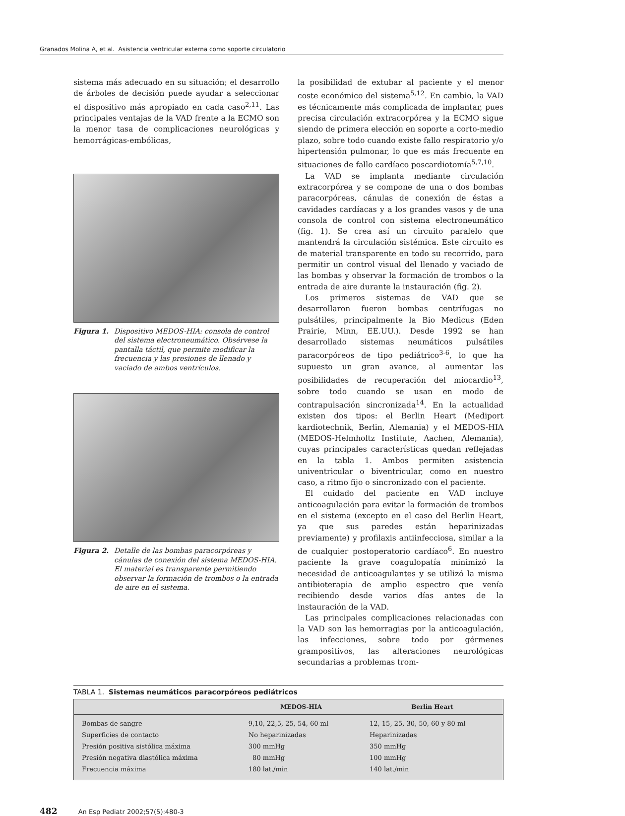Granados Molina A, et al. Asistencia ventricular externa como soporte circulatorio
sistema más adecuado en su situación; el desarrollo de árboles de decisión puede ayudar a seleccionar el dispositivo más apropiado en cada caso<sup>2,11</sup>. Las principales ventajas de la VAD frente a la ECMO son la menor tasa de complicaciones neurológicas y hemorrágicas-embólicas,
Figura 1. Dispositivo MEDOS-HIA: consola de control del sistema electroneumático. Obsérvese la pantalla táctil, que permite modificar la frecuencia y las presiones de llenado y vaciado de ambos ventrículos.
Figura 2. Detalle de las bombas paracorpóreas y cánulas de conexión del sistema MEDOS-HIA. El material es transparente permitiendo observar la formación de trombos o la entrada de aire en el sistema.
la posibilidad de extubar al paciente y el menor coste económico del sistema<sup>5,12</sup>. En cambio, la VAD es técnicamente más complicada de implantar, pues precisa circulación extracorpórea y la ECMO sigue siendo de primera elección en soporte a corto-medio plazo, sobre todo cuando existe fallo respiratorio y/o hipertensión pulmonar, lo que es más frecuente en situaciones de fallo cardíaco poscardiotomía<sup>5,7,10</sup>.
La VAD se implanta mediante circulación extracorpórea y se compone de una o dos bombas paracorpóreas, cánulas de conexión de éstas a cavidades cardíacas y a los grandes vasos y de una consola de control con sistema electroneumático (fig. 1). Se crea así un circuito paralelo que mantendrá la circulación sistémica. Este circuito es de material transparente en todo su recorrido, para permitir un control visual del llenado y vaciado de las bombas y observar la formación de trombos o la entrada de aire durante la instauración (fig. 2).
Los primeros sistemas de VAD que se desarrollaron fueron bombas centrífugas no pulsátiles, principalmente la Bio Medicus (Eden Prairie, Minn, EE.UU.). Desde 1992 se han desarrollado sistemas neumáticos pulsátiles paracorpóreos de tipo pediátrico<sup>3-6</sup>, lo que ha supuesto un gran avance, al aumentar las posibilidades de recuperación del miocardio<sup>13</sup>, sobre todo cuando se usan en modo de contrapulsación sincronizada<sup>14</sup>. En la actualidad existen dos tipos: el Berlin Heart (Mediport kardiotechnik, Berlin, Alemania) y el MEDOS-HIA (MEDOS-Helmholtz Institute, Aachen, Alemania), cuyas principales características quedan reflejadas en la tabla 1. Ambos permiten asistencia univentricular o biventricular, como en nuestro caso, a ritmo fijo o sincronizado con el paciente.
El cuidado del paciente en VAD incluye anticoagulación para evitar la formación de trombos en el sistema (excepto en el caso del Berlin Heart, ya que sus paredes están heparinizadas previamente) y profilaxis antiinfecciosa, similar a la de cualquier postoperatorio cardíaco<sup>6</sup>. En nuestro paciente la grave coagulopatía minimizó la necesidad de anticoagulantes y se utilizó la misma antibioterapia de amplio espectro que venía recibiendo desde varios días antes de la instauración de la VAD.
Las principales complicaciones relacionadas con la VAD son las hemorragias por la anticoagulación, las infecciones, sobre todo por gérmenes grampositivos, las alteraciones neurológicas secundarias a problemas trom-
TABLA 1. Sistemas neumáticos paracorpóreos pediátricos
| | MEDOS-HIA | Berlin Heart |
| --- | --- | --- |
| Bombas de sangre | 9,10, 22,5, 25, 54, 60 ml | 12, 15, 25, 30, 50, 60 y 80 ml |
| Superficies de contacto | No heparinizadas | Heparinizadas |
| Presión positiva sistólica máxima | 300 mmHg | 350 mmHg |
| Presión negativa diastólica máxima | 80 mmHg | 100 mmHg |
| Frecuencia máxima | 180 lat./min | 140 lat./min |
482 An Esp Pediatr 2002;57(5):480-3